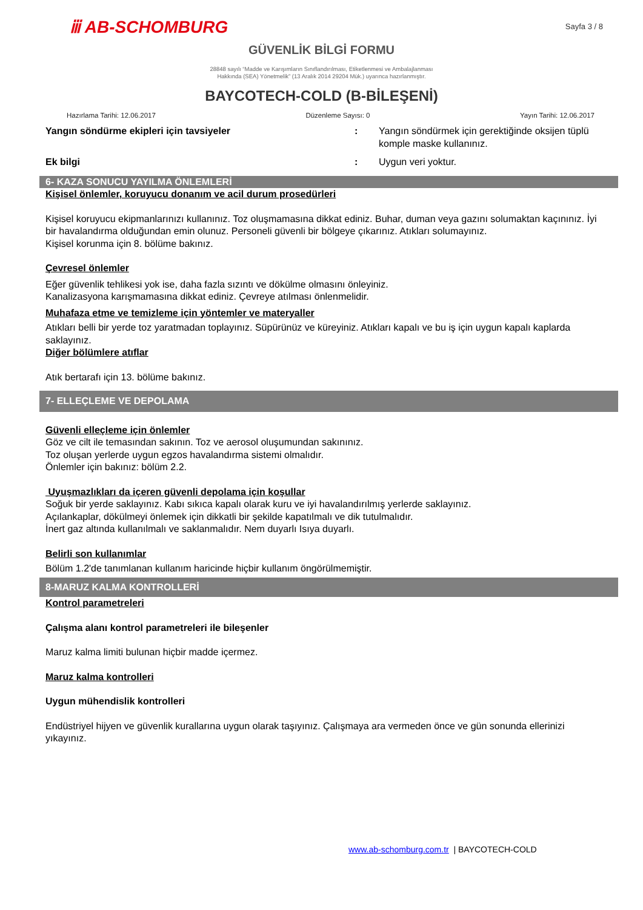ⅲ AB-SCHOMBURG
Sayfa 3 / 8
GÜVENLİK BİLGİ FORMU
28848 sayılı “Madde ve Karışımların Sınıflandırılması, Etiketlenmesi ve Ambalajlanması
Hakkında (SEA) Yönetmelik” (13 Aralık 2014 29204 Mük.) uyarınca hazırlanmıştır.
BAYCOTECH-COLD (B-BİLEŞENİ)
Hazırlama Tarihi: 12.06.2017 Düzenleme Sayısı: 0 Yayın Tarihi: 12.06.2017
Yangın söndürme ekipleri için tavsiyeler : Yangın söndürmek için gerektiğinde oksijen tüplü komple maske kullanınız.
Ek bilgi : Uygun veri yoktur.
6- KAZA SONUCU YAYILMA ÖNLEMLERİ
Kişisel önlemler, koruyucu donanım ve acil durum prosedürleri
Kişisel koruyucu ekipmanlarınızı kullanınız. Toz oluşmamasına dikkat ediniz. Buhar, duman veya gazını solumaktan kaçınınız. İyi bir havalandırma olduğundan emin olunuz. Personeli güvenli bir bölgeye çıkarınız. Atıkları solumayınız.
Kişisel korunma için 8. bölüme bakınız.
Çevresel önlemler
Eğer güvenlik tehlikesi yok ise, daha fazla sızıntı ve dökülme olmasını önleyiniz.
Kanalizasyona karışmamasına dikkat ediniz. Çevreye atılması önlenmelidir.
Muhafaza etme ve temizleme için yöntemler ve materyaller
Atıkları belli bir yerde toz yaratmadan toplayınız. Süpürünüz ve küreyiniz. Atıkları kapalı ve bu iş için uygun kapalı kaplarda saklayınız.
Diğer bölümlere atıflar
Atık bertarafı için 13. bölüme bakınız.
7- ELLEÇLEME VE DEPOLAMA
Güvenli elleçleme için önlemler
Göz ve cilt ile temasından sakının. Toz ve aerosol oluşumundan sakınınız.
Toz oluşan yerlerde uygun egzos havalandırma sistemi olmalıdır.
Önlemler için bakınız: bölüm 2.2.
Uyuşmazlıkları da içeren güvenli depolama için koşullar
Soğuk bir yerde saklayınız. Kabı sıkıca kapalı olarak kuru ve iyi havalandırılmış yerlerde saklayınız.
Açılankaplar, dökülmeyi önlemek için dikkatli bir şekilde kapatılmalı ve dik tutulmalıdır.
İnert gaz altında kullanılmalı ve saklanmalıdır. Nem duyarlı Isıya duyarlı.
Belirli son kullanımlar
Bölüm 1.2'de tanımlanan kullanım haricinde hiçbir kullanım öngörülmemiştir.
8-MARUZ KALMA KONTROLLERİ
Kontrol parametreleri
Çalışma alanı kontrol parametreleri ile bileşenler
Maruz kalma limiti bulunan hiçbir madde içermez.
Maruz kalma kontrolleri
Uygun mühendislik kontrolleri
Endüstriyel hijyen ve güvenlik kurallarına uygun olarak taşıyınız. Çalışmaya ara vermeden önce ve gün sonunda ellerinizi yıkayınız.
www.ab-schomburg.com.tr | BAYCOTECH-COLD